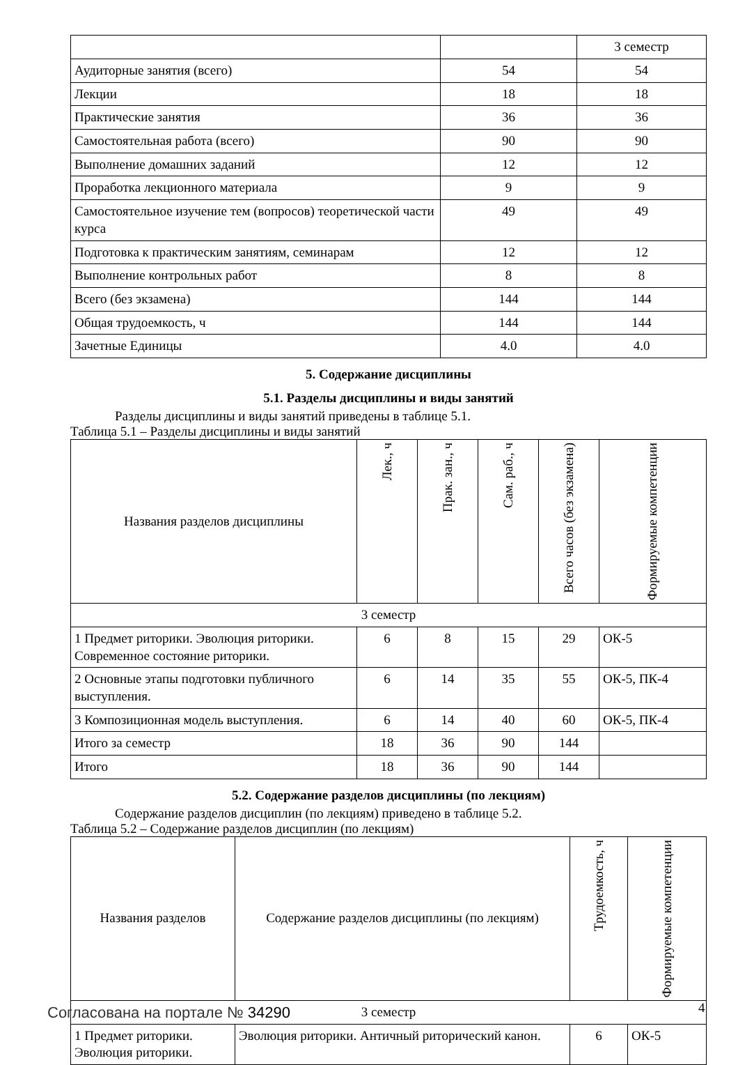| | | 3 семестр |
| Аудиторные занятия (всего) | 54 | 54 |
| Лекции | 18 | 18 |
| Практические занятия | 36 | 36 |
| Самостоятельная работа (всего) | 90 | 90 |
| Выполнение домашних заданий | 12 | 12 |
| Проработка лекционного материала | 9 | 9 |
| Самостоятельное изучение тем (вопросов) теоретической части курса | 49 | 49 |
| Подготовка к практическим занятиям, семинарам | 12 | 12 |
| Выполнение контрольных работ | 8 | 8 |
| Всего (без экзамена) | 144 | 144 |
| Общая трудоемкость, ч | 144 | 144 |
| Зачетные Единицы | 4.0 | 4.0 |
5. Содержание дисциплины
5.1. Разделы дисциплины и виды занятий
Разделы дисциплины и виды занятий приведены в таблице 5.1.
Таблица 5.1 – Разделы дисциплины и виды занятий
| Названия разделов дисциплины | Лек., ч | Прак. зан., ч | Сам. раб., ч | Всего часов (без экзамена) | Формируемые компетенции |
| --- | --- | --- | --- | --- | --- |
| 3 семестр | | | | | |
| 1 Предмет риторики. Эволюция риторики. Современное состояние риторики. | 6 | 8 | 15 | 29 | ОК-5 |
| 2 Основные этапы подготовки публичного выступления. | 6 | 14 | 35 | 55 | ОК-5, ПК-4 |
| 3 Композиционная модель выступления. | 6 | 14 | 40 | 60 | ОК-5, ПК-4 |
| Итого за семестр | 18 | 36 | 90 | 144 | |
| Итого | 18 | 36 | 90 | 144 | |
5.2. Содержание разделов дисциплины (по лекциям)
Содержание разделов дисциплин (по лекциям) приведено в таблице 5.2.
Таблица 5.2 – Содержание разделов дисциплин (по лекциям)
| Названия разделов | Содержание разделов дисциплины (по лекциям) | Трудоемкость, ч | Формируемые компетенции |
| --- | --- | --- | --- |
| 3 семестр | | | |
| 1 Предмет риторики. Эволюция риторики. | Эволюция риторики. Античный риторический канон. | 6 | ОК-5 |
Согласована на портале № 34290 4